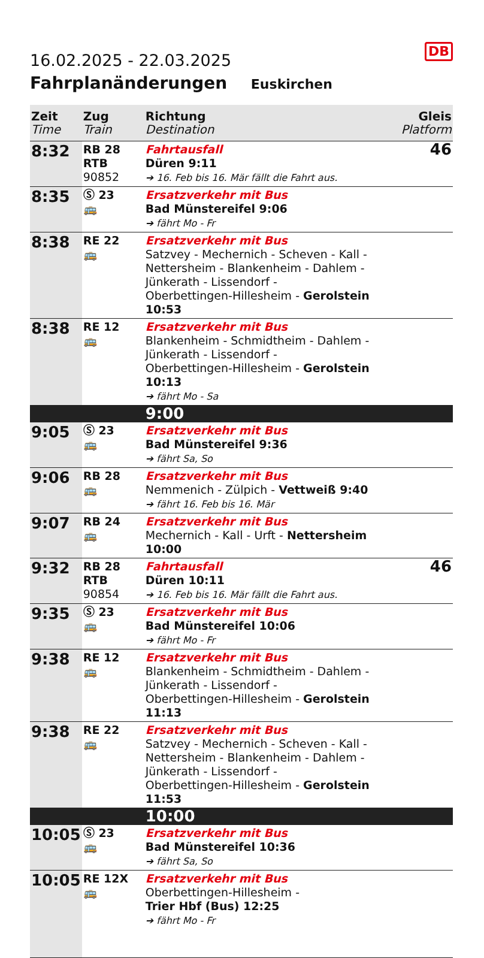DB
16.02.2025 - 22.03.2025
Fahrplanänderungen Euskirchen
| Zeit Time | Zug Train | Richtung Destination | Gleis Platform |
| --- | --- | --- | --- |
| 8:32 | RB 28 RTB 90852 | Fahrtausfall Düren 9:11 ➔ 16. Feb bis 16. Mär fällt die Fahrt aus. | 46 |
| 8:35 | Ⓢ 23 🚌 | Ersatzverkehr mit Bus Bad Münstereifel 9:06 ➔ fährt Mo - Fr | |
| 8:38 | RE 22 🚌 | Ersatzverkehr mit Bus Satzvey - Mechernich - Scheven - Kall - Nettersheim - Blankenheim - Dahlem - Jünkerath - Lissendorf - Oberbettingen-Hillesheim - Gerolstein 10:53 | |
| 8:38 | RE 12 🚌 | Ersatzverkehr mit Bus Blankenheim - Schmidtheim - Dahlem - Jünkerath - Lissendorf - Oberbettingen-Hillesheim - Gerolstein 10:13 ➔ fährt Mo - Sa | |
| | | 9:00 | |
| 9:05 | Ⓢ 23 🚌 | Ersatzverkehr mit Bus Bad Münstereifel 9:36 ➔ fährt Sa, So | |
| 9:06 | RB 28 🚌 | Ersatzverkehr mit Bus Nemmenich - Zülpich - Vettweiß 9:40 ➔ fährt 16. Feb bis 16. Mär | |
| 9:07 | RB 24 🚌 | Ersatzverkehr mit Bus Mechernich - Kall - Urft - Nettersheim 10:00 | |
| 9:32 | RB 28 RTB 90854 | Fahrtausfall Düren 10:11 ➔ 16. Feb bis 16. Mär fällt die Fahrt aus. | 46 |
| 9:35 | Ⓢ 23 🚌 | Ersatzverkehr mit Bus Bad Münstereifel 10:06 ➔ fährt Mo - Fr | |
| 9:38 | RE 12 🚌 | Ersatzverkehr mit Bus Blankenheim - Schmidtheim - Dahlem - Jünkerath - Lissendorf - Oberbettingen-Hillesheim - Gerolstein 11:13 | |
| 9:38 | RE 22 🚌 | Ersatzverkehr mit Bus Satzvey - Mechernich - Scheven - Kall - Nettersheim - Blankenheim - Dahlem - Jünkerath - Lissendorf - Oberbettingen-Hillesheim - Gerolstein 11:53 | |
| | | 10:00 | |
| 10:05 | Ⓢ 23 🚌 | Ersatzverkehr mit Bus Bad Münstereifel 10:36 ➔ fährt Sa, So | |
| 10:05 | RE 12X 🚌 | Ersatzverkehr mit Bus Oberbettingen-Hillesheim - Trier Hbf (Bus) 12:25 ➔ fährt Mo - Fr | |